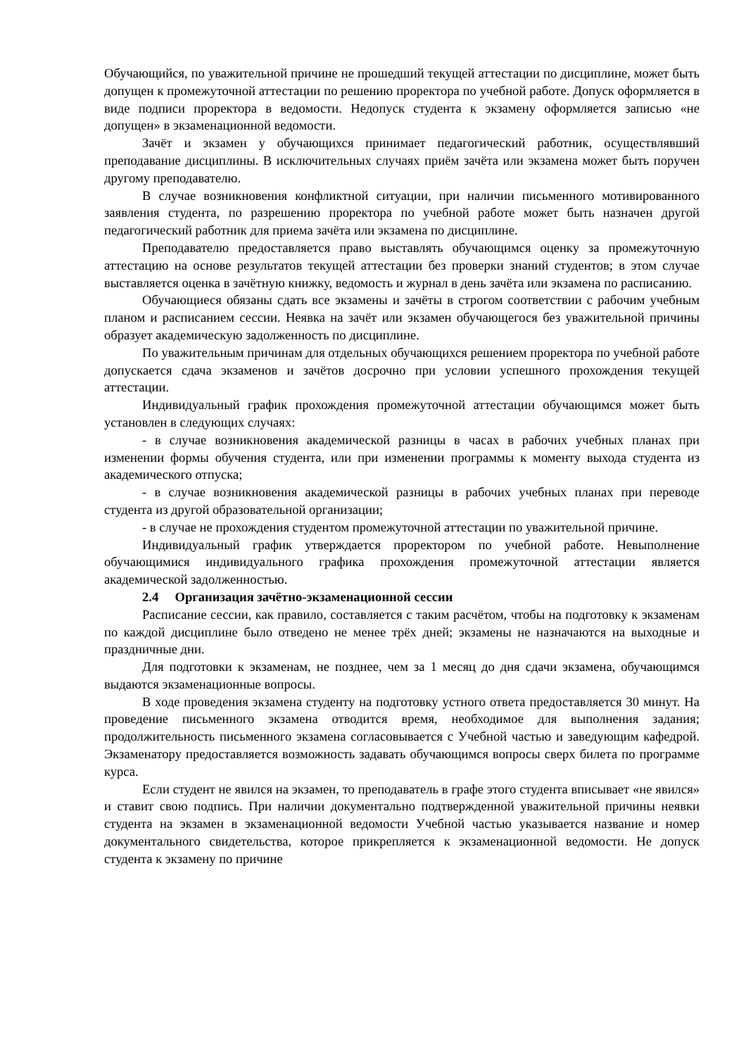Обучающийся, по уважительной причине не прошедший текущей аттестации по дисциплине, может быть допущен к промежуточной аттестации по решению проректора по учебной работе. Допуск оформляется в виде подписи проректора в ведомости. Недопуск студента к экзамену оформляется записью «не допущен» в экзаменационной ведомости.
Зачёт и экзамен у обучающихся принимает педагогический работник, осуществлявший преподавание дисциплины. В исключительных случаях приём зачёта или экзамена может быть поручен другому преподавателю.
В случае возникновения конфликтной ситуации, при наличии письменного мотивированного заявления студента, по разрешению проректора по учебной работе может быть назначен другой педагогический работник для приема зачёта или экзамена по дисциплине.
Преподавателю предоставляется право выставлять обучающимся оценку за промежуточную аттестацию на основе результатов текущей аттестации без проверки знаний студентов; в этом случае выставляется оценка в зачётную книжку, ведомость и журнал в день зачёта или экзамена по расписанию.
Обучающиеся обязаны сдать все экзамены и зачёты в строгом соответствии с рабочим учебным планом и расписанием сессии. Неявка на зачёт или экзамен обучающегося без уважительной причины образует академическую задолженность по дисциплине.
По уважительным причинам для отдельных обучающихся решением проректора по учебной работе допускается сдача экзаменов и зачётов досрочно при условии успешного прохождения текущей аттестации.
Индивидуальный график прохождения промежуточной аттестации обучающимся может быть установлен в следующих случаях:
- в случае возникновения академической разницы в часах в рабочих учебных планах при изменении формы обучения студента, или при изменении программы к моменту выхода студента из академического отпуска;
- в случае возникновения академической разницы в рабочих учебных планах при переводе студента из другой образовательной организации;
- в случае не прохождения студентом промежуточной аттестации по уважительной причине.
Индивидуальный график утверждается проректором по учебной работе. Невыполнение обучающимися индивидуального графика прохождения промежуточной аттестации является академической задолженностью.
2.4 Организация зачётно-экзаменационной сессии
Расписание сессии, как правило, составляется с таким расчётом, чтобы на подготовку к экзаменам по каждой дисциплине было отведено не менее трёх дней; экзамены не назначаются на выходные и праздничные дни.
Для подготовки к экзаменам, не позднее, чем за 1 месяц до дня сдачи экзамена, обучающимся выдаются экзаменационные вопросы.
В ходе проведения экзамена студенту на подготовку устного ответа предоставляется 30 минут. На проведение письменного экзамена отводится время, необходимое для выполнения задания; продолжительность письменного экзамена согласовывается с Учебной частью и заведующим кафедрой. Экзаменатору предоставляется возможность задавать обучающимся вопросы сверх билета по программе курса.
Если студент не явился на экзамен, то преподаватель в графе этого студента вписывает «не явился» и ставит свою подпись. При наличии документально подтвержденной уважительной причины неявки студента на экзамен в экзаменационной ведомости Учебной частью указывается название и номер документального свидетельства, которое прикрепляется к экзаменационной ведомости. Не допуск студента к экзамену по причине